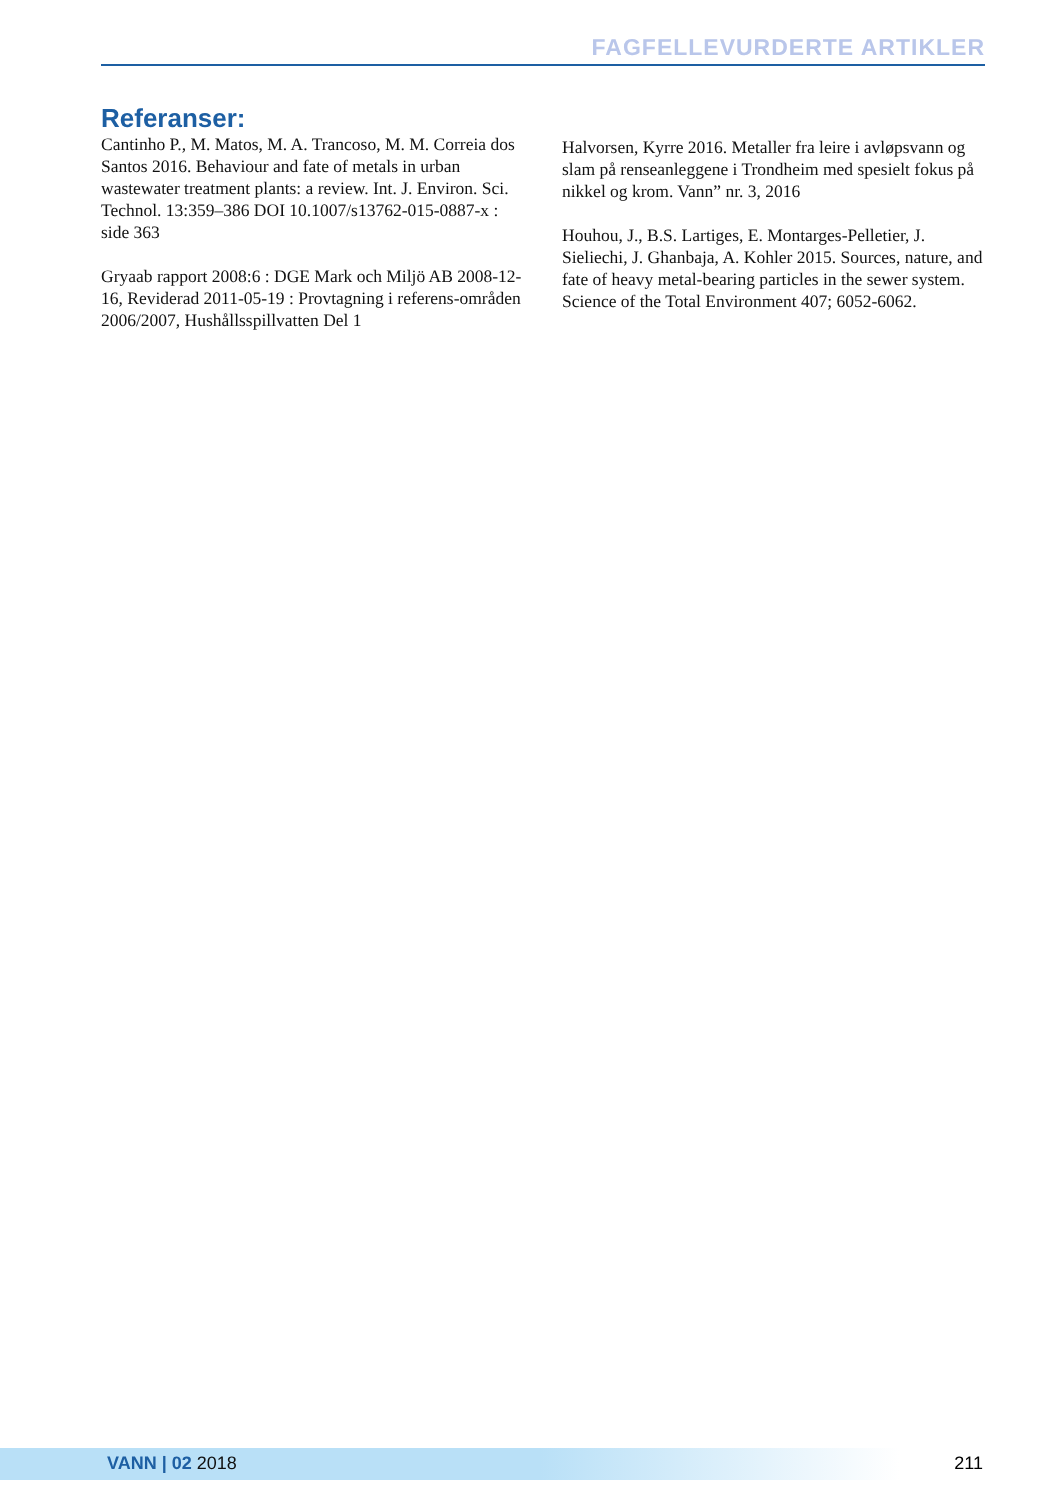FAGFELLEVURDERTE ARTIKLER
Referanser:
Cantinho P., M. Matos, M. A. Trancoso, M. M. Correia dos Santos 2016. Behaviour and fate of metals in urban wastewater treatment plants: a review. Int. J. Environ. Sci. Technol. 13:359–386 DOI 10.1007/s13762-015-0887-x : side 363
Gryaab rapport 2008:6 : DGE Mark och Miljö AB 2008-12-16, Reviderad 2011-05-19 : Provtagning i referens-områden 2006/2007, Hushållsspillvatten Del 1
Halvorsen, Kyrre 2016. Metaller fra leire i avløpsvann og slam på renseanleggene i Trondheim med spesielt fokus på nikkel og krom. Vann” nr. 3, 2016
Houhou, J., B.S. Lartiges, E. Montarges-Pelletier, J. Sieliechi, J. Ghanbaja, A. Kohler 2015. Sources, nature, and fate of heavy metal-bearing particles in the sewer system. Science of the Total Environment 407; 6052-6062.
VANN | 02 2018 211